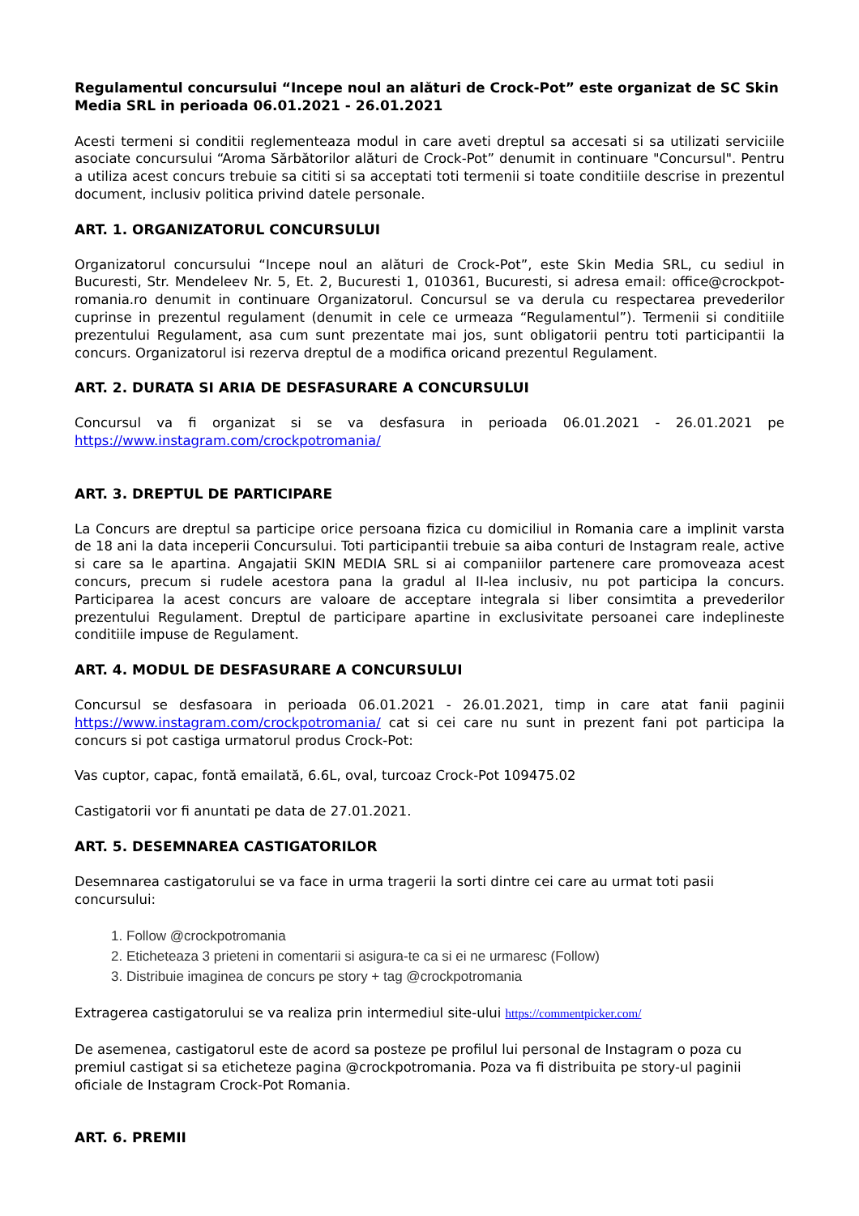Regulamentul concursului “Incepe noul an alături de Crock-Pot” este organizat de SC Skin Media SRL in perioada 06.01.2021 - 26.01.2021
Acesti termeni si conditii reglementeaza modul in care aveti dreptul sa accesati si sa utilizati serviciile asociate concursului “Aroma Sărbătorilor alături de Crock-Pot” denumit in continuare "Concursul". Pentru a utiliza acest concurs trebuie sa cititi si sa acceptati toti termenii si toate conditiile descrise in prezentul document, inclusiv politica privind datele personale.
ART. 1. ORGANIZATORUL CONCURSULUI
Organizatorul concursului “Incepe noul an alături de Crock-Pot”, este Skin Media SRL, cu sediul in Bucuresti, Str. Mendeleev Nr. 5, Et. 2, Bucuresti 1, 010361, Bucuresti, si adresa email: office@crockpot-romania.ro denumit in continuare Organizatorul. Concursul se va derula cu respectarea prevederilor cuprinse in prezentul regulament (denumit in cele ce urmeaza “Regulamentul”). Termenii si conditiile prezentului Regulament, asa cum sunt prezentate mai jos, sunt obligatorii pentru toti participantii la concurs. Organizatorul isi rezerva dreptul de a modifica oricand prezentul Regulament.
ART. 2. DURATA SI ARIA DE DESFASURARE A CONCURSULUI
Concursul va fi organizat si se va desfasura in perioada 06.01.2021 - 26.01.2021 pe https://www.instagram.com/crockpotromania/
ART. 3. DREPTUL DE PARTICIPARE
La Concurs are dreptul sa participe orice persoana fizica cu domiciliul in Romania care a implinit varsta de 18 ani la data inceperii Concursului. Toti participantii trebuie sa aiba conturi de Instagram reale, active si care sa le apartina. Angajatii SKIN MEDIA SRL si ai companiilor partenere care promoveaza acest concurs, precum si rudele acestora pana la gradul al II-lea inclusiv, nu pot participa la concurs. Participarea la acest concurs are valoare de acceptare integrala si liber consimtita a prevederilor prezentului Regulament. Dreptul de participare apartine in exclusivitate persoanei care indeplineste conditiile impuse de Regulament.
ART. 4. MODUL DE DESFASURARE A CONCURSULUI
Concursul se desfasoara in perioada 06.01.2021 - 26.01.2021, timp in care atat fanii paginii https://www.instagram.com/crockpotromania/ cat si cei care nu sunt in prezent fani pot participa la concurs si pot castiga urmatorul produs Crock-Pot:
Vas cuptor, capac, fontă emailată, 6.6L, oval, turcoaz Crock-Pot 109475.02
Castigatorii vor fi anuntati pe data de 27.01.2021.
ART. 5. DESEMNAREA CASTIGATORILOR
Desemnarea castigatorului se va face in urma tragerii la sorti dintre cei care au urmat toti pasii concursului:
1. Follow @crockpotromania
2. Eticheteaza 3 prieteni in comentarii si asigura-te ca si ei ne urmaresc (Follow)
3. Distribuie imaginea de concurs pe story + tag @crockpotromania
Extragerea castigatorului se va realiza prin intermediul site-ului https://commentpicker.com/
De asemenea, castigatorul este de acord sa posteze pe profilul lui personal de Instagram o poza cu premiul castigat si sa eticheteze pagina @crockpotromania. Poza va fi distribuita pe story-ul paginii oficiale de Instagram Crock-Pot Romania.
ART. 6. PREMII